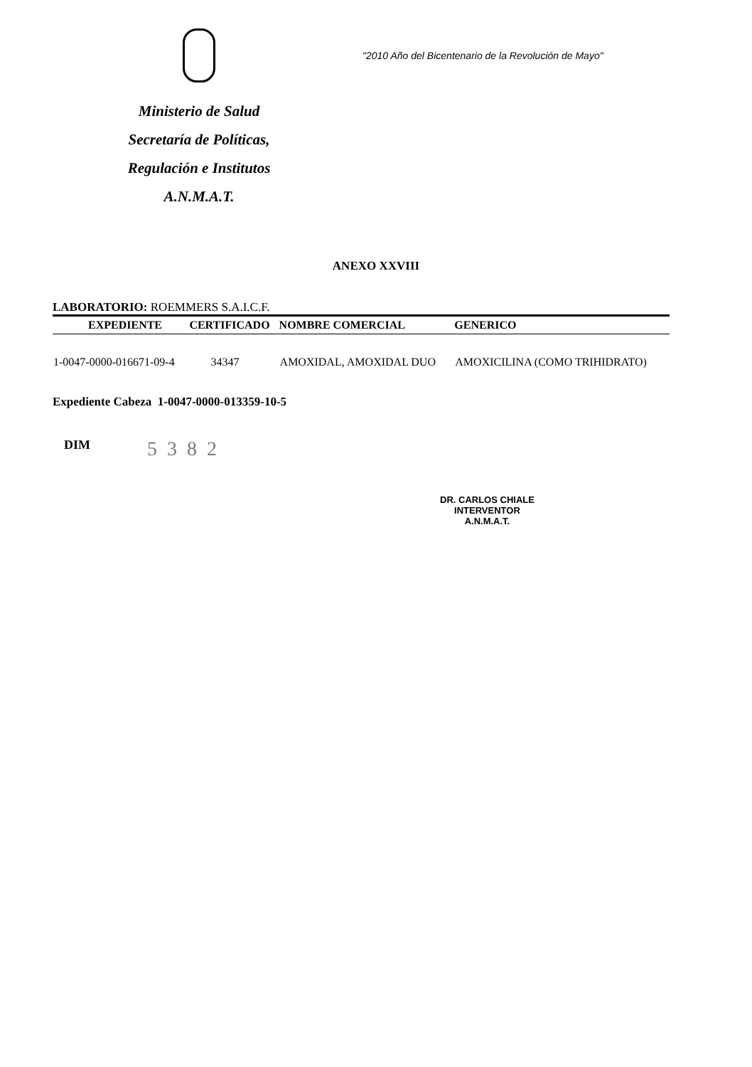Ministerio de Salud
Secretaría de Políticas,
Regulación e Institutos
A.N.M.A.T.
"2010 Año del Bicentenario de la Revolución de Mayo"
ANEXO XXVIII
LABORATORIO: ROEMMERS S.A.I.C.F.
| EXPEDIENTE | CERTIFICADO | NOMBRE COMERCIAL | GENERICO |
| --- | --- | --- | --- |
| 1-0047-0000-016671-09-4 | 34347 | AMOXIDAL, AMOXIDAL DUO | AMOXICILINA (COMO TRIHIDRATO) |
Expediente Cabeza 1-0047-0000-013359-10-5
DIM
5382
DR. CARLOS CHIALE
INTERVENTOR
A.N.M.A.T.